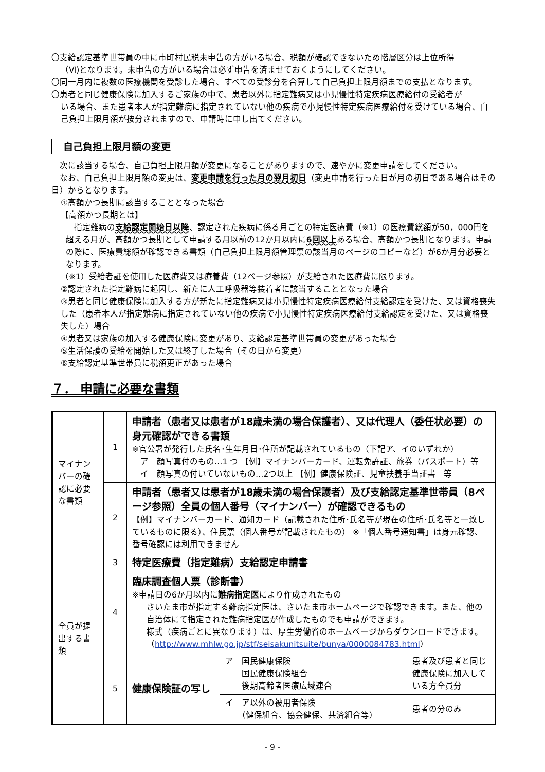〇支給認定基準世帯員の中に市町村民税未申告の方がいる場合、税額が確認できないため階層区分は上位所得
（Ⅵ)となります。未申告の方がいる場合は必ず申告を済ませておくようにしてください。
〇同一月内に複数の医療機関を受診した場合、すべての受診分を合算して自己負担上限月額までの支払となります。
〇患者と同じ健康保険に加入するご家族の中で、患者以外に指定難病又は小児慢性特定疾病医療給付の受給者が
いる場合、また患者本人が指定難病に指定されていない他の疾病で小児慢性特定疾病医療給付を受けている場合、自己負担上限月額が按分されますので、申請時に申し出てください。
自己負担上限月額の変更
　次に該当する場合、自己負担上限月額が変更になることがありますので、速やかに変更申請をしてください。
　なお、自己負担上限月額の変更は、変更申請を行った月の翌月初日（変更申請を行った日が月の初日である場合はその日）からとなります。
①高額かつ長期に該当することとなった場合
【高額かつ長期とは】
　指定難病の支給認定開始日以降、認定された疾病に係る月ごとの特定医療費（※1）の医療費総額が50，000円を超える月が、高額かつ長期として申請する月以前の12か月以内に6回以上ある場合、高額かつ長期となります。申請の際に、医療費総額が確認できる書類（自己負担上限月額管理票の該当月のページのコピーなど）が6か月分必要となります。
（※1）受給者証を使用した医療費又は療養費（12ページ参照）が支給された医療費に限ります。
②認定された指定難病に起因し、新たに人工呼吸器等装着者に該当することとなった場合
③患者と同じ健康保険に加入する方が新たに指定難病又は小児慢性特定疾病医療給付支給認定を受けた、又は資格喪失した（患者本人が指定難病に指定されていない他の疾病で小児慢性特定疾病医療給付支給認定を受けた、又は資格喪失した）場合
④患者又は家族の加入する健康保険に変更があり、支給認定基準世帯員の変更があった場合
⑤生活保護の受給を開始した又は終了した場合（その日から変更）
⑥支給認定基準世帯員に税額更正があった場合
７． 申請に必要な書類
| マイナンバーの確認に必要な書類 | 1 | 申請者（患者又は患者が18歳未満の場合保護者）、又は代理人（委任状必要）の身元確認ができる書類 ※官公署が発行した氏名･生年月日･住所が記載されているもの（下記ア、イのいずれか） ア 顔写真付のもの…1 つ 【例】マイナンバーカード、運転免許証、旅券（パスポート）等 イ 顔写真の付いていないもの…2つ以上 【例】健康保険証、児童扶養手当証書 等 | | |
| | 2 | 申請者（患者又は患者が18歳未満の場合保護者）及び支給認定基準世帯員（8ページ参照）全員の個人番号（マイナンバー）が確認できるもの 【例】マイナンバーカード、通知カード（記載された住所･氏名等が現在の住所･氏名等と一致しているものに限る）、住民票（個人番号が記載されたもの） ※「個人番号通知書」は身元確認、番号確認には利用できません | | |
| 全員が提出する書類 | 3 | 特定医療費（指定難病）支給認定申請書 | | |
| | 4 | 臨床調査個人票（診断書） ※申請日の6か月以内に 難病指定医 により作成されたもの さいたま市が指定する難病指定医は、さいたま市ホームページで確認できます。また、他の自治体にて指定された難病指定医が作成したものでも申請ができます。 様式（疾病ごとに異なります）は、厚生労働省のホームページからダウンロードできます。 （ http://www.mhlw.go.jp/stf/seisakunitsuite/bunya/0000084783.html ） | | |
| | 5 | 健康保険証の写し | ア 国民健康保険 国民健康保険組合 後期高齢者医療広域連合 | 患者及び患者と同じ健康保険に加入している方全員分 |
| | | | イ ア以外の被用者保険 （健保組合、協会健保、共済組合等） | 患者の分のみ |
- 9 -